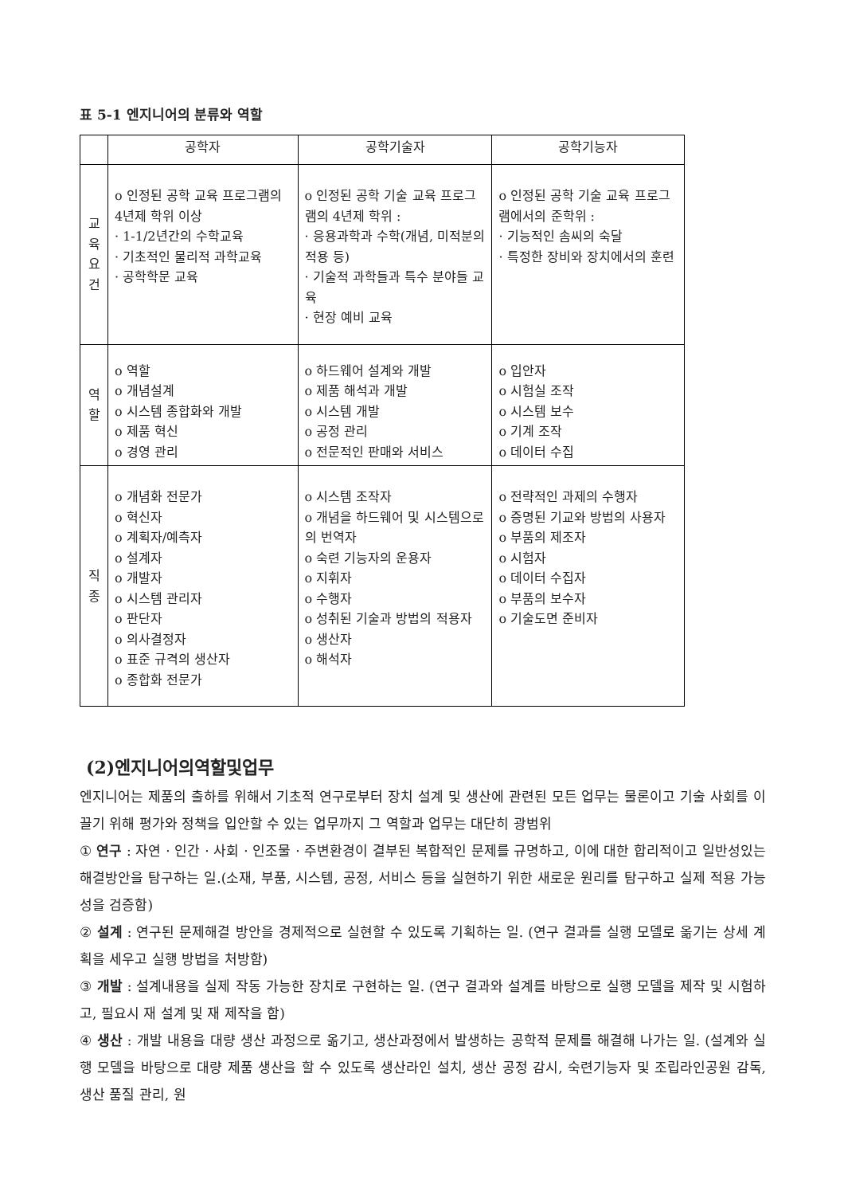표 5-1 엔지니어의 분류와 역할
| | 공학자 | 공학기술자 | 공학기능자 |
| --- | --- | --- | --- |
| 교 육 요 건 | o 인정된 공학 교육 프로그램의 4년제 학위 이상 · 1-1/2년간의 수학교육 · 기초적인 물리적 과학교육 · 공학학문 교육 | o 인정된 공학 기술 교육 프로그램의 4년제 학위 : · 응용과학과 수학(개념, 미적분의 적용 등) · 기술적 과학들과 특수 분야들 교육 · 현장 예비 교육 | o 인정된 공학 기술 교육 프로그램에서의 준학위 : · 기능적인 솜씨의 숙달 · 특정한 장비와 장치에서의 훈련 |
| 역 할 | o 역할 o 개념설계 o 시스템 종합화와 개발 o 제품 혁신 o 경영 관리 | o 하드웨어 설계와 개발 o 제품 해석과 개발 o 시스템 개발 o 공정 관리 o 전문적인 판매와 서비스 | o 입안자 o 시험실 조작 o 시스템 보수 o 기계 조작 o 데이터 수집 |
| 직 종 | o 개념화 전문가 o 혁신자 o 계획자/예측자 o 설계자 o 개발자 o 시스템 관리자 o 판단자 o 의사결정자 o 표준 규격의 생산자 o 종합화 전문가 | o 시스템 조작자 o 개념을 하드웨어 및 시스템으로의 번역자 o 숙련 기능자의 운용자 o 지휘자 o 수행자 o 성취된 기술과 방법의 적용자 o 생산자 o 해석자 | o 전략적인 과제의 수행자 o 증명된 기교와 방법의 사용자 o 부품의 제조자 o 시험자 o 데이터 수집자 o 부품의 보수자 o 기술도면 준비자 |
(2)엔지니어의역할및업무
엔지니어는 제품의 출하를 위해서 기초적 연구로부터 장치 설계 및 생산에 관련된 모든 업무는 물론이고 기술 사회를 이끌기 위해 평가와 정책을 입안할 수 있는 업무까지 그 역할과 업무는 대단히 광범위
① 연구 : 자연 · 인간 · 사회 · 인조물 · 주변환경이 결부된 복합적인 문제를 규명하고, 이에 대한 합리적이고 일반성있는 해결방안을 탐구하는 일.(소재, 부품, 시스템, 공정, 서비스 등을 실현하기 위한 새로운 원리를 탐구하고 실제 적용 가능성을 검증함)
② 설계 : 연구된 문제해결 방안을 경제적으로 실현할 수 있도록 기획하는 일. (연구 결과를 실행 모델로 옮기는 상세 계획을 세우고 실행 방법을 처방함)
③ 개발 : 설계내용을 실제 작동 가능한 장치로 구현하는 일. (연구 결과와 설계를 바탕으로 실행 모델을 제작 및 시험하고, 필요시 재 설계 및 재 제작을 함)
④ 생산 : 개발 내용을 대량 생산 과정으로 옮기고, 생산과정에서 발생하는 공학적 문제를 해결해 나가는 일. (설계와 실행 모델을 바탕으로 대량 제품 생산을 할 수 있도록 생산라인 설치, 생산 공정 감시, 숙련기능자 및 조립라인공원 감독, 생산 품질 관리, 원